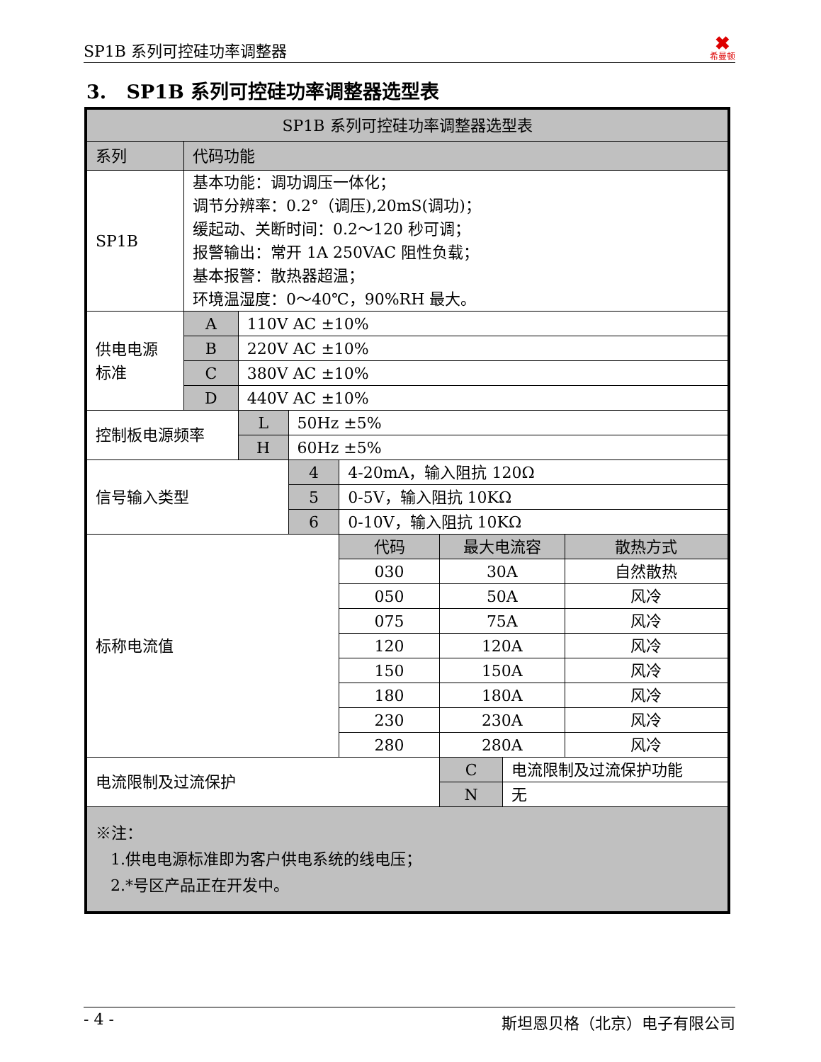SP1B 系列可控硅功率调整器 ✖
希曼顿
3. SP1B 系列可控硅功率调整器选型表
| SP1B 系列可控硅功率调整器选型表 | | | | | | | |
| 系列 | 代码功能 | | | | | | |
| SP1B | 基本功能：调功调压一体化； 调节分辨率：0.2°（调压),20mS(调功)； 缓起动、关断时间：0.2～120 秒可调； 报警输出：常开 1A 250VAC 阻性负载； 基本报警：散热器超温； 环境温湿度：0～40℃，90%RH 最大。 | | | | | | |
| 供电电源 标准 | A | 110V AC ±10% | | | | | |
| | B | 220V AC ±10% | | | | | |
| | C | 380V AC ±10% | | | | | |
| | D | 440V AC ±10% | | | | | |
| 控制板电源频率 | | L | 50Hz ±5% | | | | |
| | | H | 60Hz ±5% | | | | |
| 信号输入类型 | | | 4 | 4-20mA，输入阻抗 120Ω | | | |
| | | | 5 | 0-5V，输入阻抗 10KΩ | | | |
| | | | 6 | 0-10V，输入阻抗 10KΩ | | | |
| 标称电流值 | | | | 代码 | 最大电流容 | | 散热方式 |
| | | | | 030 | 30A | | 自然散热 |
| | | | | 050 | 50A | | 风冷 |
| | | | | 075 | 75A | | 风冷 |
| | | | | 120 | 120A | | 风冷 |
| | | | | 150 | 150A | | 风冷 |
| | | | | 180 | 180A | | 风冷 |
| | | | | 230 | 230A | | 风冷 |
| | | | | 280 | 280A | | 风冷 |
| 电流限制及过流保护 | | | | | C | 电流限制及过流保护功能 | |
| | | | | | N | 无 | |
| ※注： 1.供电电源标准即为客户供电系统的线电压； 2.*号区产品正在开发中。 | | | | | | | |
- 4 - 斯坦恩贝格（北京）电子有限公司